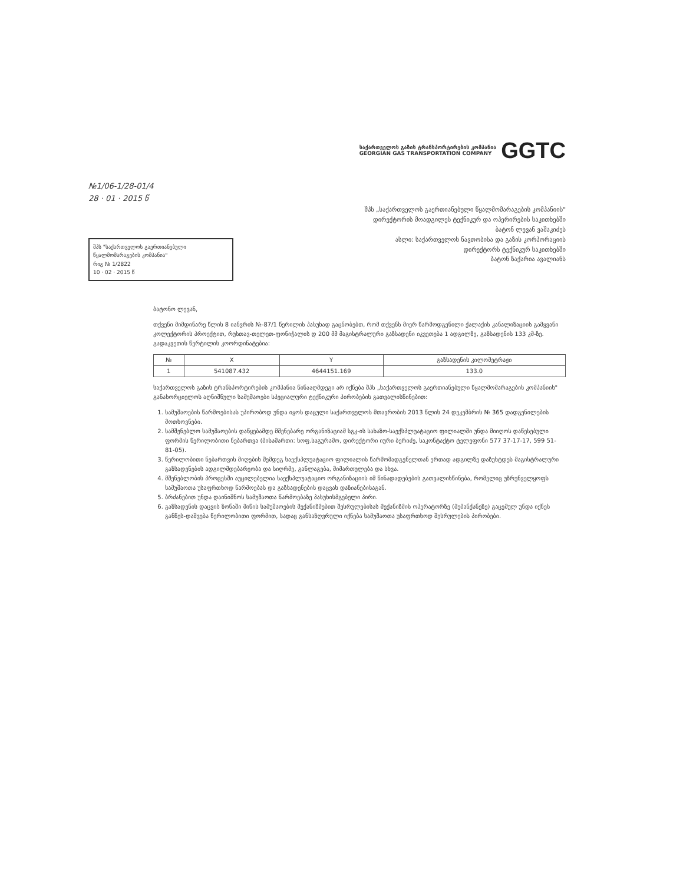საქართველოს გაზის ტრანსპორტირების კომპანია
GEORGIAN GAS TRANSPORTATION COMPANY
GGTC
№1/06-1/28-01/4
28 · 01 · 2015 წ
შპს „საქართველოს გაერთიანებული წყალმომარაგების კომპანიის"
დირექტორის მოადგილეს ტექნიკურ და ოპერირების საკითხებში
ბატონ ლევან ვაშაკიძეს
შპს "საქართველოს გაერთიანებული წყალმომარაგების კომპანია"
რიგ № 1/2822
10 · 02 · 2015 წ
ასლი: საქართველოს ნავთობისა და გაზის კორპორაციის
დირექტორს ტექნიკურ საკითხებში
ბატონ ზაქარია ავალიანს
ბატონო ლევან,
თქვენი მიმდინარე წლის 8 იანვრის №-87/1 წერილის პასუხად გაცნობებთ, რომ თქვენს მიერ წარმოდგენილი ქალაქის კანალიზაციის გამყვანი კოლექტორის პროექტით, რუსთავ-თელეთ-ფონიჭალის დ 200 მმ მაგისტრალური გაზსადენი იკვეთება 1 ადგილზე, გაზსადენის 133 კმ-ზე.
გადაკვეთის წერტილის კოორდინატებია:
| № | X | Y | გაზსადენის კილომეტრაჟი |
| --- | --- | --- | --- |
| 1 | 541087.432 | 4644151.169 | 133.0 |
საქართველოს გაზის ტრანსპორტირების კომპანია წინააღმდეგი არ იქნება შპს „საქართველოს გაერთიანებული წყალმომარაგების კომპანიის" განახორციელოს აღნიშნული სამუშაოები სპეციალური ტექნიკური პირობების გათვალისწინებით:
1. სამუშაოების წარმოებისას უპირობოდ უნდა იყოს დაცული საქართველოს მთავრობის 2013 წლის 24 დეკემბრის № 365 დადგენილების მოთხოვნები.
2. სამშენებლო სამუშაოების დაწყებამდე მშენებარე ორგანიზაციამ სგკ-ის სახაზო-საექსპლუატაციო ფილიალში უნდა მიიღოს დაწესებული ფორმის წერილობითი ნებართვა (მისამართი: სოფ.საგურამო, დირექტორი იური ბერიძე, საკონტაქტო ტელეფონი 577 37-17-17, 599 51-81-05).
3. წერილობითი ნებართვის მიღების შემდეგ საექსპლუატაციო ფილიალის წარმომადგენელთან ერთად ადგილზე დაზუსტდეს მაგისტრალური გაზსადენების ადგილმდებარეობა და სიღრმე, განლაგება, მიმართულება და სხვა.
4. მშენებლობის პროცესში აუცილებელია საექსპლუატაციო ორგანიზაციის იმ წინადადებების გათვალისწინება, რომელიც უზრუნველყოფს სამუშაოთა უსაფრთხოდ წარმოებას და გაზსადენების დაცვას დაზიანებისაგან.
5. ბრძანებით უნდა დაინიშნოს სამუშაოთა წარმოებაზე პასუხისმგებელი პირი.
6. გაზსადენის დაცვის ზონაში მიწის სამუშაოების მექანიზმებით შესრულებისას მექანიზმის ოპერატორზე (მემანქანეზე) გაცემულ უნდა იქნეს განწეს-დაშვება წერილობითი ფორმით, სადაც განსაზღვრული იქნება სამუშაოთა უსაფრთხოდ შესრულების პირობები.